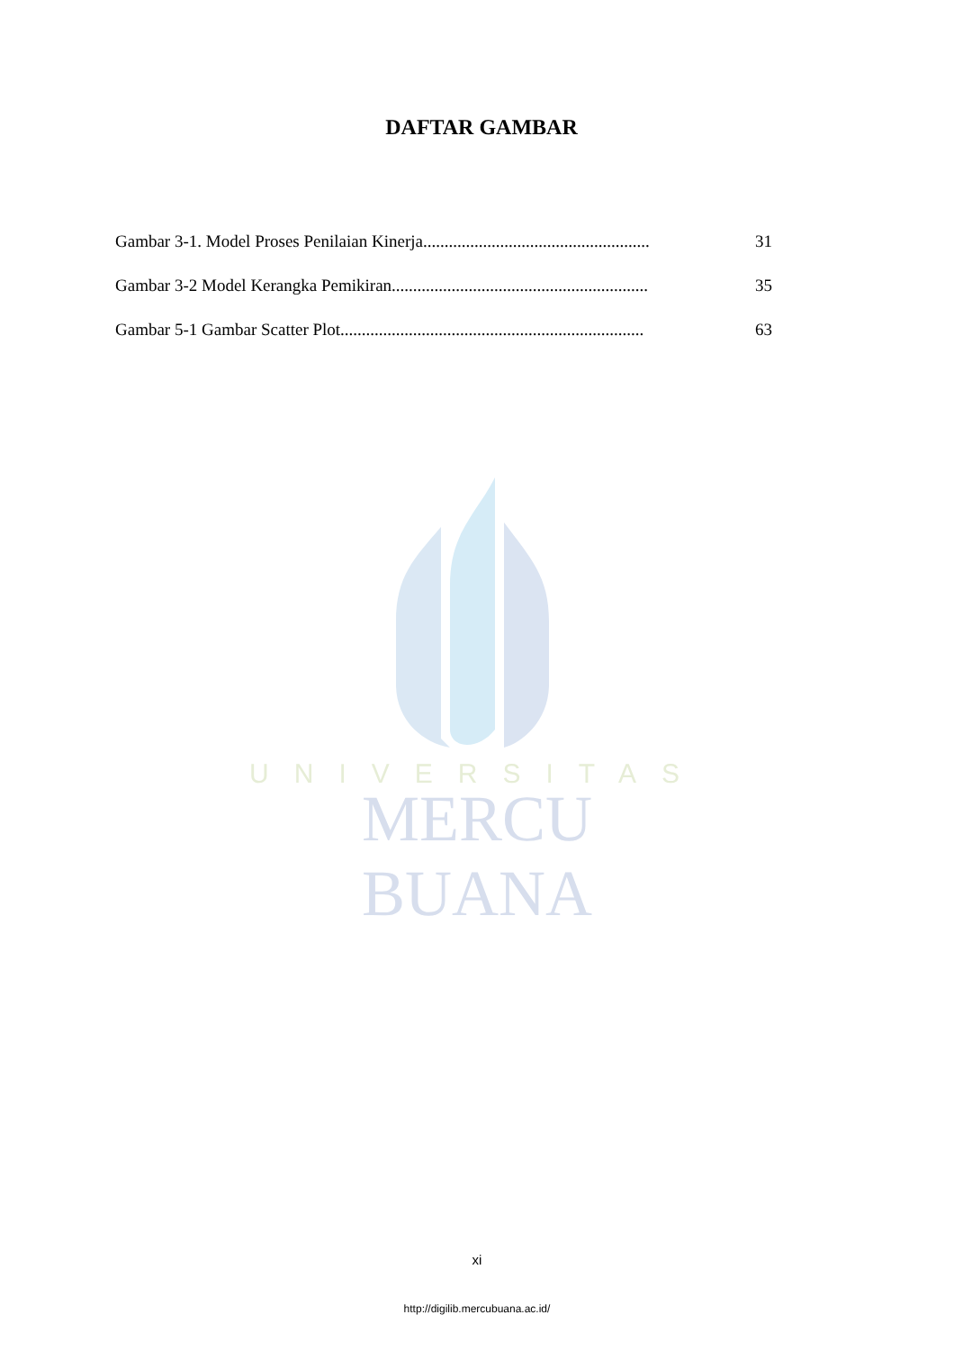DAFTAR GAMBAR
Gambar 3-1. Model Proses Penilaian Kinerja..................................................... 31
Gambar 3-2 Model Kerangka Pemikiran............................................................ 35
Gambar 5-1 Gambar Scatter Plot....................................................................... 63
UNIVERSITAS
MERCU BUANA
xi
http://digilib.mercubuana.ac.id/